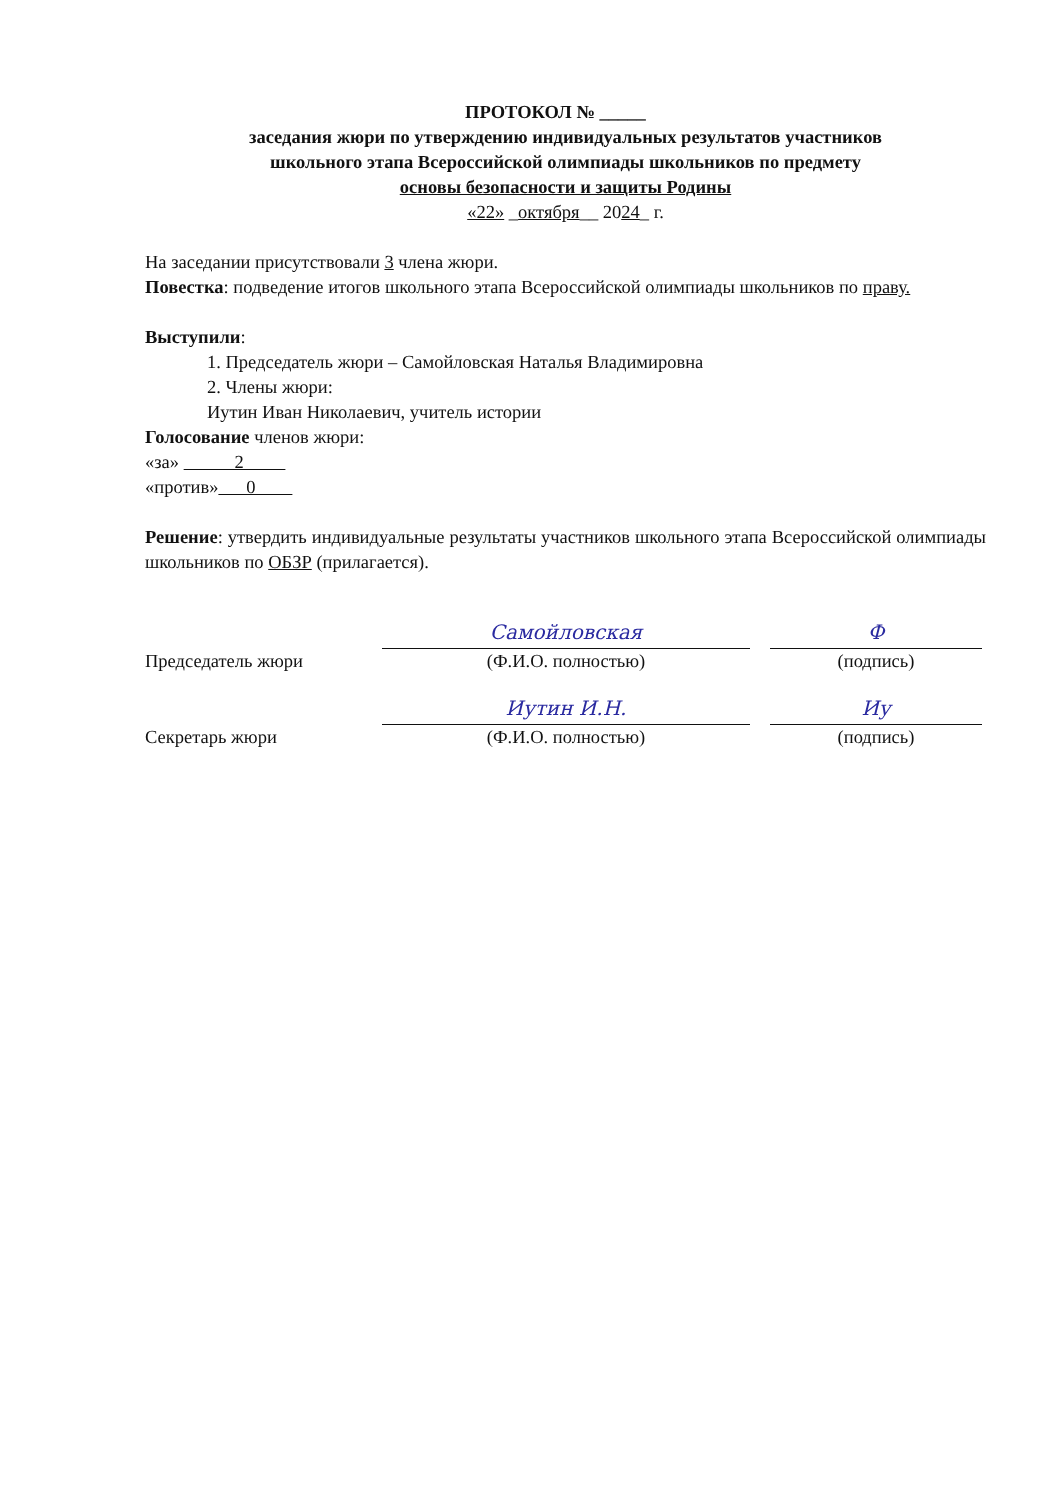ПРОТОКОЛ № _____
заседания жюри по утверждению индивидуальных результатов участников
школьного этапа Всероссийской олимпиады школьников по предмету
основы безопасности и защиты Родины
«22» _октября__ 2024_ г.
На заседании присутствовали 3 члена жюри.
Повестка: подведение итогов школьного этапа Всероссийской олимпиады школьников по праву.
Выступили:
1. Председатель жюри – Самойловская Наталья Владимировна
2. Члены жюри:
Иутин Иван Николаевич, учитель истории
Голосование членов жюри:
«за» 2
«против» 0
Решение: утвердить индивидуальные результаты участников школьного этапа Всероссийской олимпиады школьников по ОБЗР (прилагается).
Председатель жюри
Самойловская
(Ф.И.О. полностью)
Ф
(подпись)
Секретарь жюри
Иутин И.Н.
(Ф.И.О. полностью)
Иу
(подпись)